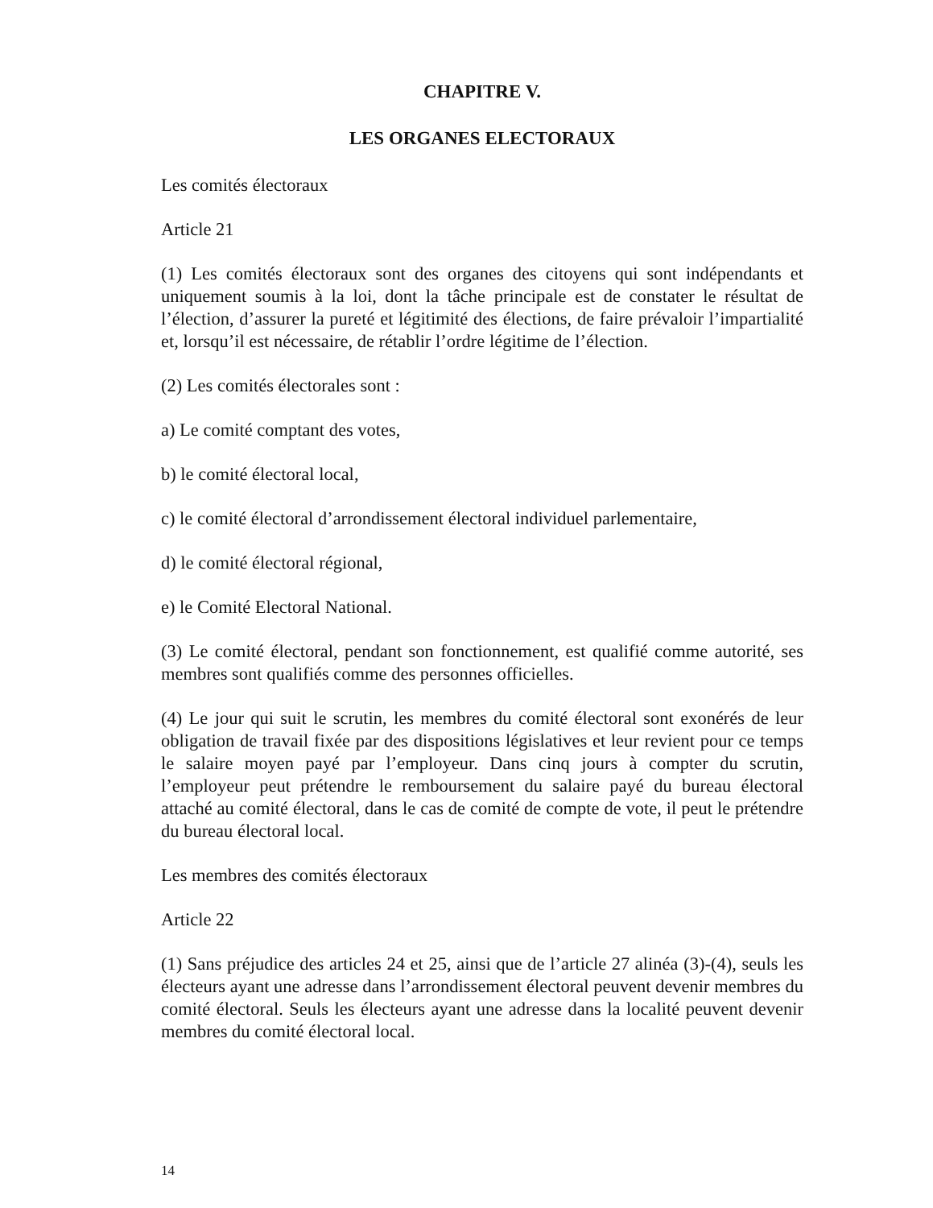CHAPITRE V.
LES ORGANES ELECTORAUX
Les comités électoraux
Article 21
(1) Les comités électoraux sont des organes des citoyens qui sont indépendants et uniquement soumis à la loi, dont la tâche principale est de constater le résultat de l’élection, d’assurer la pureté et légitimité des élections, de faire prévaloir l’impartialité et, lorsqu’il est nécessaire, de rétablir l’ordre légitime de l’élection.
(2) Les comités électorales sont :
a) Le comité comptant des votes,
b) le comité électoral local,
c) le comité électoral d’arrondissement électoral individuel parlementaire,
d) le comité électoral régional,
e) le Comité Electoral National.
(3) Le comité électoral, pendant son fonctionnement, est qualifié comme autorité, ses membres sont qualifiés comme des personnes officielles.
(4) Le jour qui suit le scrutin, les membres du comité électoral sont exonérés de leur obligation de travail fixée par des dispositions législatives et leur revient pour ce temps le salaire moyen payé par l’employeur. Dans cinq jours à compter du scrutin, l’employeur peut prétendre le remboursement du salaire payé du bureau électoral attaché au comité électoral, dans le cas de comité de compte de vote, il peut le prétendre du bureau électoral local.
Les membres des comités électoraux
Article 22
(1) Sans préjudice des articles 24 et 25, ainsi que de l’article 27 alinéa (3)-(4), seuls les électeurs ayant une adresse dans l’arrondissement électoral peuvent devenir membres du comité électoral. Seuls les électeurs ayant une adresse dans la localité peuvent devenir membres du comité électoral local.
14